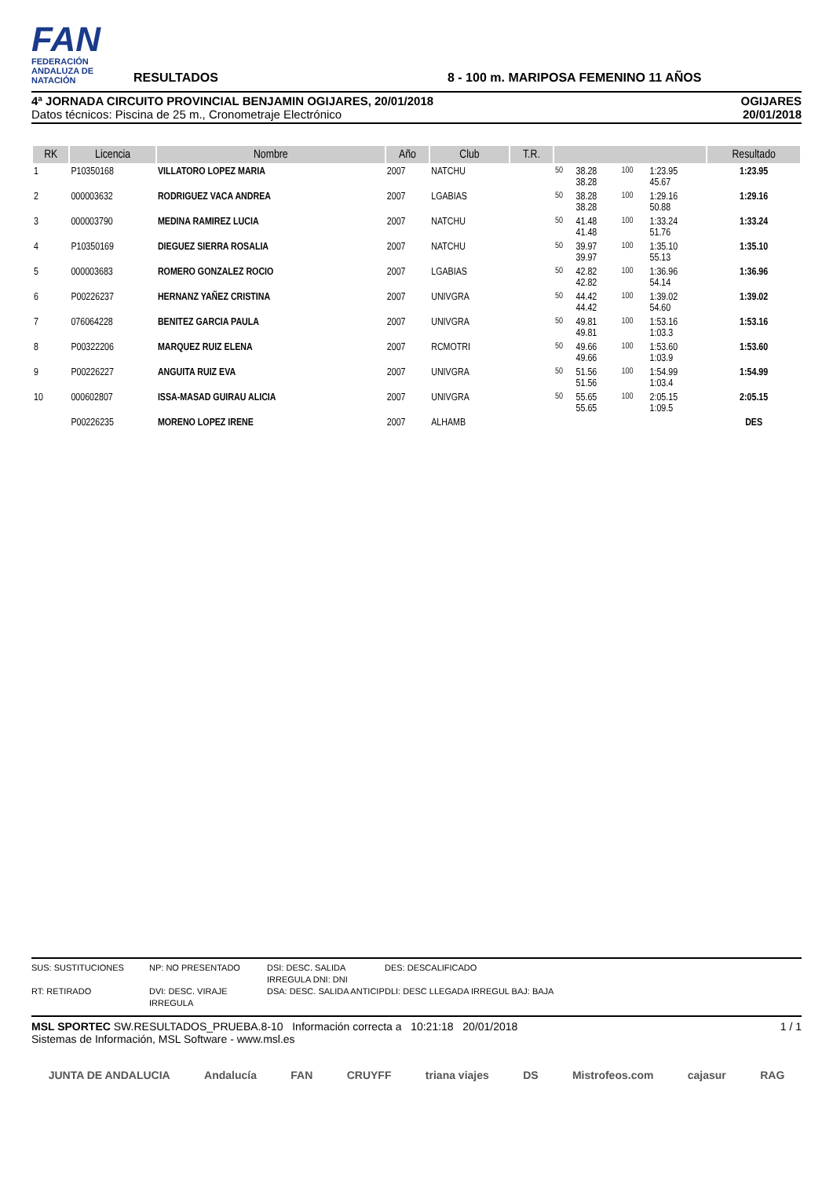FAN
FEDERACIÓN ANDALUZA DE NATACIÓN
RESULTADOS
8 - 100 m. MARIPOSA FEMENINO 11 AÑOS
4ª JORNADA CIRCUITO PROVINCIAL BENJAMIN OGIJARES, 20/01/2018
Datos técnicos: Piscina de 25 m., Cronometraje Electrónico
OGIJARES
20/01/2018
| RK | Licencia | Nombre | Año | Club | T.R. | | | | | Resultado |
| --- | --- | --- | --- | --- | --- | --- | --- | --- | --- | --- |
| 1 | P10350168 | VILLATORO LOPEZ MARIA | 2007 | NATCHU | | 50 | 38.28 38.28 | 100 | 1:23.95 45.67 | 1:23.95 |
| 2 | 000003632 | RODRIGUEZ VACA ANDREA | 2007 | LGABIAS | | 50 | 38.28 38.28 | 100 | 1:29.16 50.88 | 1:29.16 |
| 3 | 000003790 | MEDINA RAMIREZ LUCIA | 2007 | NATCHU | | 50 | 41.48 41.48 | 100 | 1:33.24 51.76 | 1:33.24 |
| 4 | P10350169 | DIEGUEZ SIERRA ROSALIA | 2007 | NATCHU | | 50 | 39.97 39.97 | 100 | 1:35.10 55.13 | 1:35.10 |
| 5 | 000003683 | ROMERO GONZALEZ ROCIO | 2007 | LGABIAS | | 50 | 42.82 42.82 | 100 | 1:36.96 54.14 | 1:36.96 |
| 6 | P00226237 | HERNANZ YAÑEZ CRISTINA | 2007 | UNIVGRA | | 50 | 44.42 44.42 | 100 | 1:39.02 54.60 | 1:39.02 |
| 7 | 076064228 | BENITEZ GARCIA PAULA | 2007 | UNIVGRA | | 50 | 49.81 49.81 | 100 | 1:53.16 1:03.3 | 1:53.16 |
| 8 | P00322206 | MARQUEZ RUIZ ELENA | 2007 | RCMOTRI | | 50 | 49.66 49.66 | 100 | 1:53.60 1:03.9 | 1:53.60 |
| 9 | P00226227 | ANGUITA RUIZ EVA | 2007 | UNIVGRA | | 50 | 51.56 51.56 | 100 | 1:54.99 1:03.4 | 1:54.99 |
| 10 | 000602807 | ISSA-MASAD GUIRAU ALICIA | 2007 | UNIVGRA | | 50 | 55.65 55.65 | 100 | 2:05.15 1:09.5 | 2:05.15 |
| | P00226235 | MORENO LOPEZ IRENE | 2007 | ALHAMB | | | | | | DES |
SUS: SUSTITUCIONES NP: NO PRESENTADO DSI: DESC. SALIDA IRREGULA DNI: DNI DES: DESCALIFICADO RT: RETIRADO DVI: DESC. VIRAJE IRREGULA DSA: DESC. SALIDA ANTICIP DLI: DESC LLEGADA IRREGUL BAJ: BAJA
MSL SPORTEC SW.RESULTADOS_PRUEBA.8-10 Información correcta a 10:21:18 20/01/2018
Sistemas de Información, MSL Software - www.msl.es
1 / 1
JUNTA DE ANDALUCIA Andalucía FAN CRUYFF triana viajes DS Mistrofeos.com cajasur RAG